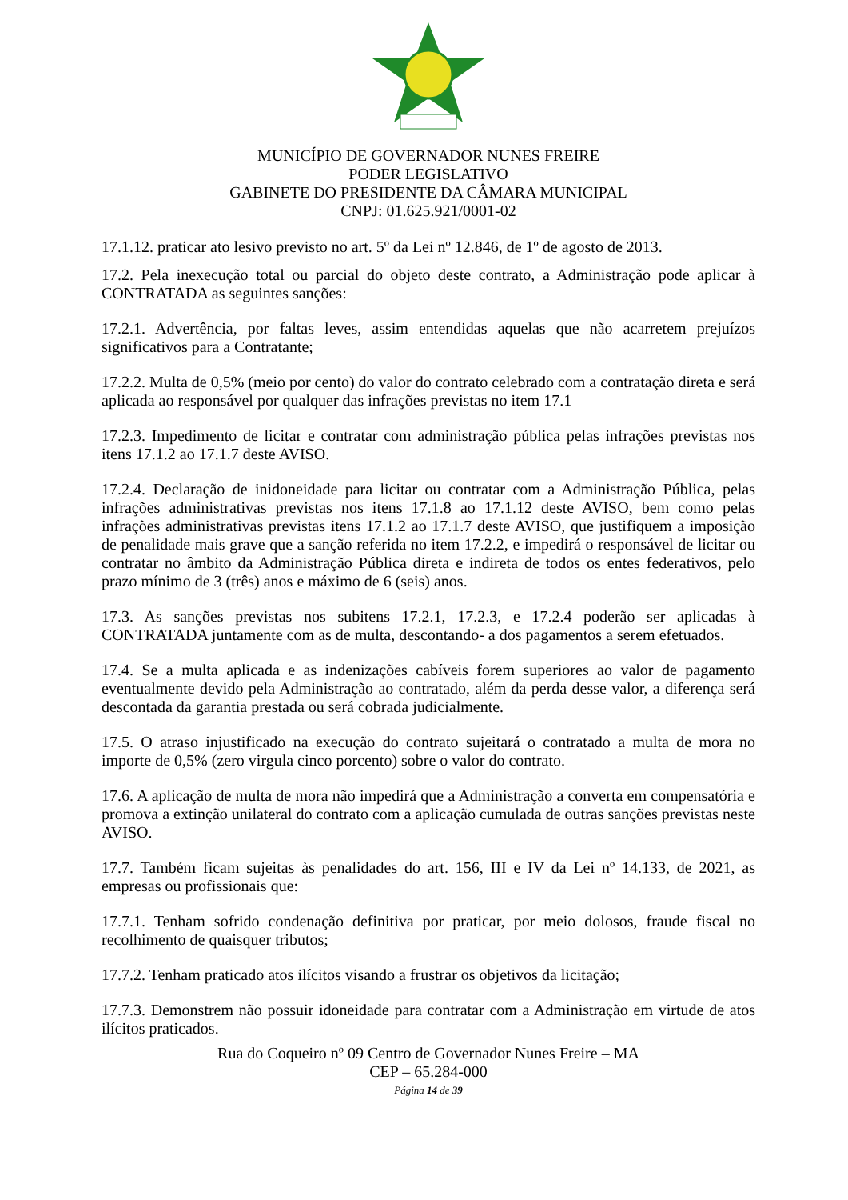MUNICÍPIO DE GOVERNADOR NUNES FREIRE
PODER LEGISLATIVO
GABINETE DO PRESIDENTE DA CÂMARA MUNICIPAL
CNPJ: 01.625.921/0001-02
17.1.12. praticar ato lesivo previsto no art. 5º da Lei nº 12.846, de 1º de agosto de 2013.
17.2. Pela inexecução total ou parcial do objeto deste contrato, a Administração pode aplicar à CONTRATADA as seguintes sanções:
17.2.1. Advertência, por faltas leves, assim entendidas aquelas que não acarretem prejuízos significativos para a Contratante;
17.2.2. Multa de 0,5% (meio por cento) do valor do contrato celebrado com a contratação direta e será aplicada ao responsável por qualquer das infrações previstas no item 17.1
17.2.3. Impedimento de licitar e contratar com administração pública pelas infrações previstas nos itens 17.1.2 ao 17.1.7 deste AVISO.
17.2.4. Declaração de inidoneidade para licitar ou contratar com a Administração Pública, pelas infrações administrativas previstas nos itens 17.1.8 ao 17.1.12 deste AVISO, bem como pelas infrações administrativas previstas itens 17.1.2 ao 17.1.7 deste AVISO, que justifiquem a imposição de penalidade mais grave que a sanção referida no item 17.2.2, e impedirá o responsável de licitar ou contratar no âmbito da Administração Pública direta e indireta de todos os entes federativos, pelo prazo mínimo de 3 (três) anos e máximo de 6 (seis) anos.
17.3. As sanções previstas nos subitens 17.2.1, 17.2.3, e 17.2.4 poderão ser aplicadas à CONTRATADA juntamente com as de multa, descontando- a dos pagamentos a serem efetuados.
17.4. Se a multa aplicada e as indenizações cabíveis forem superiores ao valor de pagamento eventualmente devido pela Administração ao contratado, além da perda desse valor, a diferença será descontada da garantia prestada ou será cobrada judicialmente.
17.5. O atraso injustificado na execução do contrato sujeitará o contratado a multa de mora no importe de 0,5% (zero virgula cinco porcento) sobre o valor do contrato.
17.6. A aplicação de multa de mora não impedirá que a Administração a converta em compensatória e promova a extinção unilateral do contrato com a aplicação cumulada de outras sanções previstas neste AVISO.
17.7. Também ficam sujeitas às penalidades do art. 156, III e IV da Lei nº 14.133, de 2021, as empresas ou profissionais que:
17.7.1. Tenham sofrido condenação definitiva por praticar, por meio dolosos, fraude fiscal no recolhimento de quaisquer tributos;
17.7.2. Tenham praticado atos ilícitos visando a frustrar os objetivos da licitação;
17.7.3. Demonstrem não possuir idoneidade para contratar com a Administração em virtude de atos ilícitos praticados.
Rua do Coqueiro nº 09 Centro de Governador Nunes Freire – MA
CEP – 65.284-000
Página 14 de 39